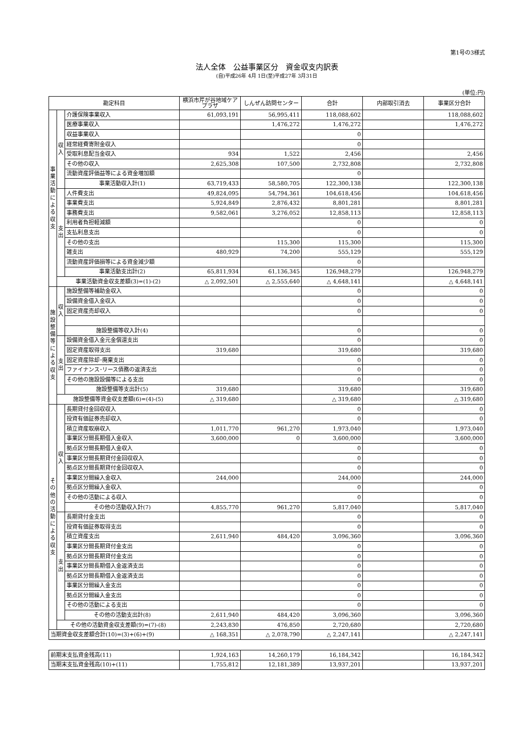第1号の3様式
法人全体　公益事業区分　資金収支内訳表
(自)平成26年 4月 1日(至)平成27年 3月31日
(単位:円)
| 勘定科目 | | | 横浜市芹が谷地域ケアプラザ | しんぜん訪問センター | 合計 | 内部取引消去 | 事業区分合計 |
| --- | --- | --- | --- | --- | --- | --- | --- |
| 事業活動による収支 | 収入 | 介護保険事業収入 | 61,093,191 | 56,995,411 | 118,088,602 | | 118,088,602 |
| | | 医療事業収入 | | 1,476,272 | 1,476,272 | | 1,476,272 |
| | | 収益事業収入 | | | 0 | | |
| | | 経常経費寄附金収入 | | | 0 | | |
| | | 受取利息配当金収入 | 934 | 1,522 | 2,456 | | 2,456 |
| | | その他の収入 | 2,625,308 | 107,500 | 2,732,808 | | 2,732,808 |
| | | 流動資産評価益等による資金増加額 | | | 0 | | |
| | | 事業活動収入計(1) | 63,719,433 | 58,580,705 | 122,300,138 | | 122,300,138 |
| | 支出 | 人件費支出 | 49,824,095 | 54,794,361 | 104,618,456 | | 104,618,456 |
| | | 事業費支出 | 5,924,849 | 2,876,432 | 8,801,281 | | 8,801,281 |
| | | 事務費支出 | 9,582,061 | 3,276,052 | 12,858,113 | | 12,858,113 |
| | | 利用者負担軽減額 | | | 0 | | 0 |
| | | 支払利息支出 | | | 0 | | 0 |
| | | その他の支出 | | 115,300 | 115,300 | | 115,300 |
| | | 雑支出 | 480,929 | 74,200 | 555,129 | | 555,129 |
| | | 流動資産評価損等による資金減少額 | | | 0 | | |
| | | 事業活動支出計(2) | 65,811,934 | 61,136,345 | 126,948,279 | | 126,948,279 |
| | 事業活動資金収支差額(3)=(1)-(2) | | △ 2,092,501 | △ 2,555,640 | △ 4,648,141 | | △ 4,648,141 |
| 施設整備等による収支 | 収入 | 施設整備等補助金収入 | | | 0 | | 0 |
| | | 設備資金借入金収入 | | | 0 | | 0 |
| | | 固定資産売却収入 | | | 0 | | 0 |
| | | 施設整備等収入計(4) | | | 0 | | 0 |
| | 支出 | 設備資金借入金元金償還支出 | | | 0 | | 0 |
| | | 固定資産取得支出 | 319,680 | | 319,680 | | 319,680 |
| | | 固定資産除却･廃棄支出 | | | 0 | | 0 |
| | | ファイナンス･リース債務の返済支出 | | | 0 | | 0 |
| | | その他の施設設備等による支出 | | | 0 | | 0 |
| | | 施設整備等支出計(5) | 319,680 | | 319,680 | | 319,680 |
| | 施設整備等資金収支差額(6)=(4)-(5) | | △ 319,680 | | △ 319,680 | | △ 319,680 |
| その他の活動による収支 | 収入 | 長期貸付金回収収入 | | | 0 | | 0 |
| | | 投資有価証券売却収入 | | | 0 | | 0 |
| | | 積立資産取崩収入 | 1,011,770 | 961,270 | 1,973,040 | | 1,973,040 |
| | | 事業区分間長期借入金収入 | 3,600,000 | 0 | 3,600,000 | | 3,600,000 |
| | | 拠点区分間長期借入金収入 | | | 0 | | 0 |
| | | 事業区分間長期貸付金回収収入 | | | 0 | | 0 |
| | | 拠点区分間長期貸付金回収収入 | | | 0 | | 0 |
| | | 事業区分間繰入金収入 | 244,000 | | 244,000 | | 244,000 |
| | | 拠点区分間繰入金収入 | | | 0 | | 0 |
| | | その他の活動による収入 | | | 0 | | 0 |
| | | その他の活動収入計(7) | 4,855,770 | 961,270 | 5,817,040 | | 5,817,040 |
| | 支出 | 長期貸付金支出 | | | 0 | | 0 |
| | | 投資有価証券取得支出 | | | 0 | | 0 |
| | | 積立資産支出 | 2,611,940 | 484,420 | 3,096,360 | | 3,096,360 |
| | | 事業区分間長期貸付金支出 | | | 0 | | 0 |
| | | 拠点区分間長期貸付金支出 | | | 0 | | 0 |
| | | 事業区分間長期借入金返済支出 | | | 0 | | 0 |
| | | 拠点区分間長期借入金返済支出 | | | 0 | | 0 |
| | | 事業区分間繰入金支出 | | | 0 | | 0 |
| | | 拠点区分間繰入金支出 | | | 0 | | 0 |
| | | その他の活動による支出 | | | 0 | | 0 |
| | | その他の活動支出計(8) | 2,611,940 | 484,420 | 3,096,360 | | 3,096,360 |
| | その他の活動資金収支差額(9)=(7)-(8) | | 2,243,830 | 476,850 | 2,720,680 | | 2,720,680 |
| 当期資金収支差額合計(10)=(3)+(6)+(9) | | | △ 168,351 | △ 2,078,790 | △ 2,247,141 | | △ 2,247,141 |
| 前期末支払資金残高(11) | 1,924,163 | 14,260,179 | 16,184,342 | | 16,184,342 |
| 当期末支払資金残高(10)+(11) | 1,755,812 | 12,181,389 | 13,937,201 | | 13,937,201 |